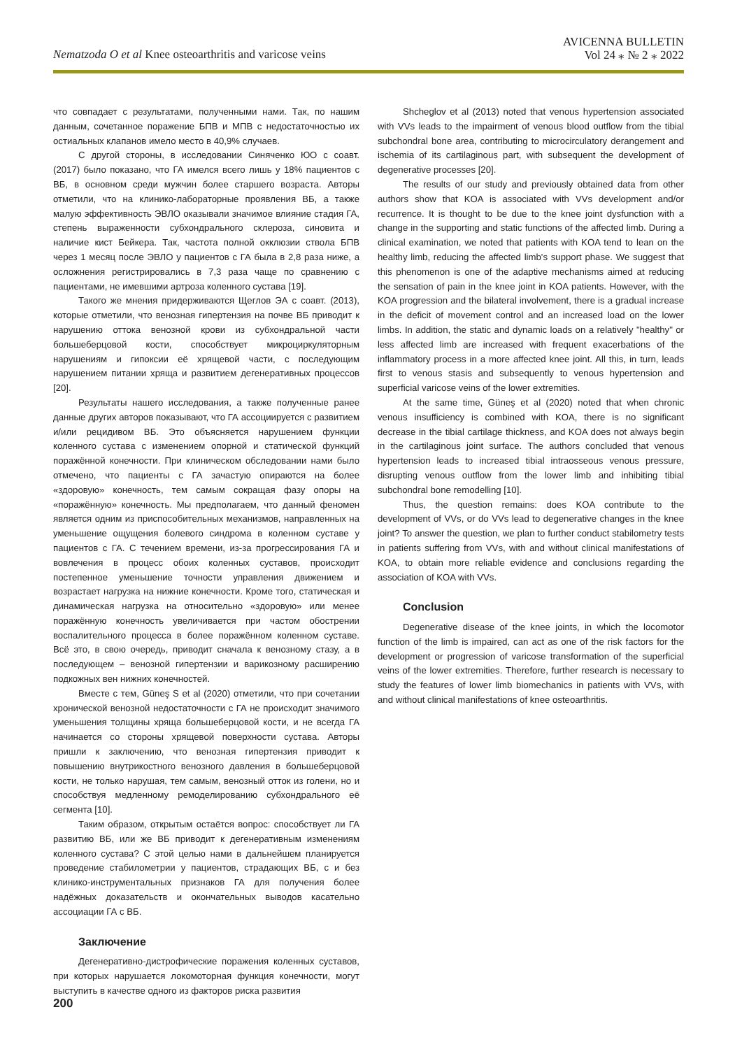Nematzoda O et al Knee osteoarthritis and varicose veins
AVICENNA BULLETIN
Vol 24 ⁎ № 2 ⁎ 2022
что совпадает с результатами, полученными нами. Так, по нашим данным, сочетанное поражение БПВ и МПВ с недостаточностью их остиальных клапанов имело место в 40,9% случаев.
С другой стороны, в исследовании Синяченко ЮО с соавт. (2017) было показано, что ГА имелся всего лишь у 18% пациентов с ВБ, в основном среди мужчин более старшего возраста. Авторы отметили, что на клинико-лабораторные проявления ВБ, а также малую эффективность ЭВЛО оказывали значимое влияние стадия ГА, степень выраженности субхондрального склероза, синовита и наличие кист Бейкера. Так, частота полной окклюзии ствола БПВ через 1 месяц после ЭВЛО у пациентов с ГА была в 2,8 раза ниже, а осложнения регистрировались в 7,3 раза чаще по сравнению с пациентами, не имевшими артроза коленного сустава [19].
Такого же мнения придерживаются Щеглов ЭА с соавт. (2013), которые отметили, что венозная гипертензия на почве ВБ приводит к нарушению оттока венозной крови из субхондральной части большеберцовой кости, способствует микроциркуляторным нарушениям и гипоксии её хрящевой части, с последующим нарушением питании хряща и развитием дегенеративных процессов [20].
Результаты нашего исследования, а также полученные ранее данные других авторов показывают, что ГА ассоциируется с развитием и/или рецидивом ВБ. Это объясняется нарушением функции коленного сустава с изменением опорной и статической функций поражённой конечности. При клиническом обследовании нами было отмечено, что пациенты с ГА зачастую опираются на более «здоровую» конечность, тем самым сокращая фазу опоры на «поражённую» конечность. Мы предполагаем, что данный феномен является одним из приспособительных механизмов, направленных на уменьшение ощущения болевого синдрома в коленном суставе у пациентов с ГА. С течением времени, из-за прогрессирования ГА и вовлечения в процесс обоих коленных суставов, происходит постепенное уменьшение точности управления движением и возрастает нагрузка на нижние конечности. Кроме того, статическая и динамическая нагрузка на относительно «здоровую» или менее поражённую конечность увеличивается при частом обострении воспалительного процесса в более поражённом коленном суставе. Всё это, в свою очередь, приводит сначала к венозному стазу, а в последующем – венозной гипертензии и варикозному расширению подкожных вен нижних конечностей.
Вместе с тем, Güneş S et al (2020) отметили, что при сочетании хронической венозной недостаточности с ГА не происходит значимого уменьшения толщины хряща большеберцовой кости, и не всегда ГА начинается со стороны хрящевой поверхности сустава. Авторы пришли к заключению, что венозная гипертензия приводит к повышению внутрикостного венозного давления в большеберцовой кости, не только нарушая, тем самым, венозный отток из голени, но и способствуя медленному ремоделированию субхондрального её сегмента [10].
Таким образом, открытым остаётся вопрос: способствует ли ГА развитию ВБ, или же ВБ приводит к дегенеративным изменениям коленного сустава? С этой целью нами в дальнейшем планируется проведение стабилометрии у пациентов, страдающих ВБ, с и без клинико-инструментальных признаков ГА для получения более надёжных доказательств и окончательных выводов касательно ассоциации ГА с ВБ.
Заключение
Дегенеративно-дистрофические поражения коленных суставов, при которых нарушается локомоторная функция конечности, могут выступить в качестве одного из факторов риска развития
Shcheglov et al (2013) noted that venous hypertension associated with VVs leads to the impairment of venous blood outflow from the tibial subchondral bone area, contributing to microcirculatory derangement and ischemia of its cartilaginous part, with subsequent the development of degenerative processes [20].
The results of our study and previously obtained data from other authors show that KOA is associated with VVs development and/or recurrence. It is thought to be due to the knee joint dysfunction with a change in the supporting and static functions of the affected limb. During a clinical examination, we noted that patients with KOA tend to lean on the healthy limb, reducing the affected limb's support phase. We suggest that this phenomenon is one of the adaptive mechanisms aimed at reducing the sensation of pain in the knee joint in KOA patients. However, with the KOA progression and the bilateral involvement, there is a gradual increase in the deficit of movement control and an increased load on the lower limbs. In addition, the static and dynamic loads on a relatively "healthy" or less affected limb are increased with frequent exacerbations of the inflammatory process in a more affected knee joint. All this, in turn, leads first to venous stasis and subsequently to venous hypertension and superficial varicose veins of the lower extremities.
At the same time, Güneş et al (2020) noted that when chronic venous insufficiency is combined with KOA, there is no significant decrease in the tibial cartilage thickness, and KOA does not always begin in the cartilaginous joint surface. The authors concluded that venous hypertension leads to increased tibial intraosseous venous pressure, disrupting venous outflow from the lower limb and inhibiting tibial subchondral bone remodelling [10].
Thus, the question remains: does KOA contribute to the development of VVs, or do VVs lead to degenerative changes in the knee joint? To answer the question, we plan to further conduct stabilometry tests in patients suffering from VVs, with and without clinical manifestations of KOA, to obtain more reliable evidence and conclusions regarding the association of KOA with VVs.
Conclusion
Degenerative disease of the knee joints, in which the locomotor function of the limb is impaired, can act as one of the risk factors for the development or progression of varicose transformation of the superficial veins of the lower extremities. Therefore, further research is necessary to study the features of lower limb biomechanics in patients with VVs, with and without clinical manifestations of knee osteoarthritis.
200